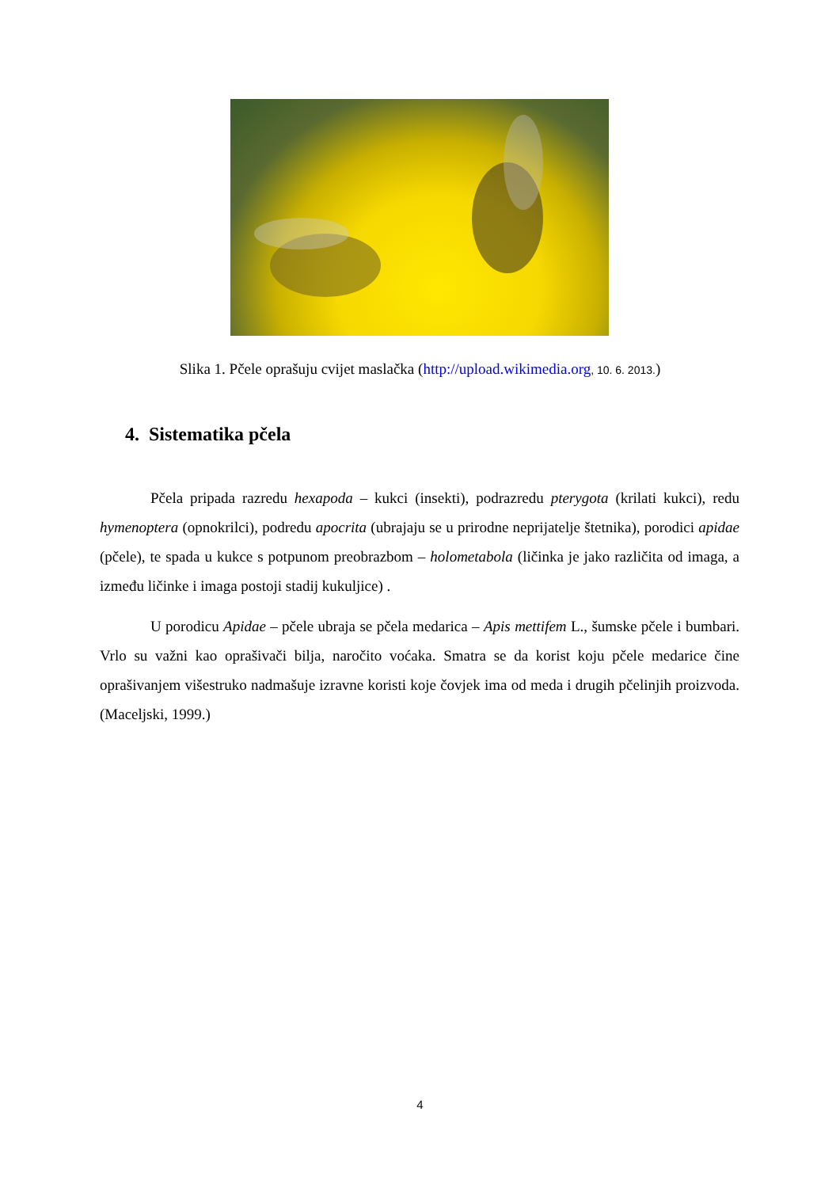Slika 1. Pčele oprašuju cvijet maslačka (http://upload.wikimedia.org, 10. 6. 2013.)
4. Sistematika pčela
Pčela pripada razredu hexapoda – kukci (insekti), podrazredu pterygota (krilati kukci), redu hymenoptera (opnokrilci), podredu apocrita (ubrajaju se u prirodne neprijatelje štetnika), porodici apidae (pčele), te spada u kukce s potpunom preobrazbom – holometabola (ličinka je jako različita od imaga, a između ličinke i imaga postoji stadij kukuljice) .
U porodicu Apidae – pčele ubraja se pčela medarica – Apis mettifem L., šumske pčele i bumbari. Vrlo su važni kao oprašivači bilja, naročito voćaka. Smatra se da korist koju pčele medarice čine oprašivanjem višestruko nadmašuje izravne koristi koje čovjek ima od meda i drugih pčelinjih proizvoda. (Maceljski, 1999.)
4